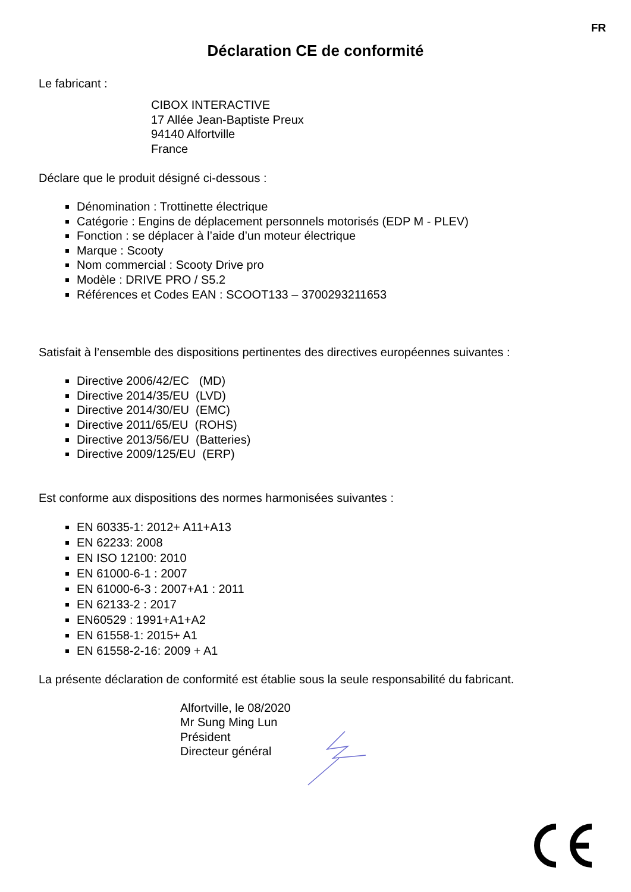FR
Déclaration CE de conformité
Le fabricant :
CIBOX INTERACTIVE
17 Allée Jean-Baptiste Preux
94140 Alfortville
France
Déclare que le produit désigné ci-dessous :
Dénomination : Trottinette électrique
Catégorie : Engins de déplacement personnels motorisés (EDP M - PLEV)
Fonction : se déplacer à l’aide d’un moteur électrique
Marque : Scooty
Nom commercial : Scooty Drive pro
Modèle : DRIVE PRO / S5.2
Références et Codes EAN : SCOOT133 – 3700293211653
Satisfait à l’ensemble des dispositions pertinentes des directives européennes suivantes :
Directive 2006/42/EC (MD)
Directive 2014/35/EU (LVD)
Directive 2014/30/EU (EMC)
Directive 2011/65/EU (ROHS)
Directive 2013/56/EU (Batteries)
Directive 2009/125/EU (ERP)
Est conforme aux dispositions des normes harmonisées suivantes :
EN 60335-1: 2012+ A11+A13
EN 62233: 2008
EN ISO 12100: 2010
EN 61000-6-1 : 2007
EN 61000-6-3 : 2007+A1 : 2011
EN 62133-2 : 2017
EN60529 : 1991+A1+A2
EN 61558-1: 2015+ A1
EN 61558-2-16: 2009 + A1
La présente déclaration de conformité est établie sous la seule responsabilité du fabricant.
Alfortville, le 08/2020
Mr Sung Ming Lun
Président
Directeur général